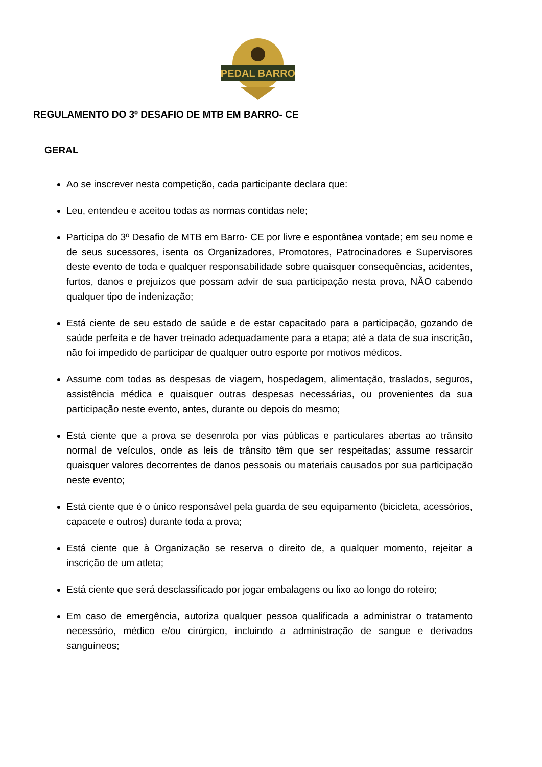PEDAL BARRO
REGULAMENTO DO 3º DESAFIO DE MTB EM BARRO- CE
GERAL
Ao se inscrever nesta competição, cada participante declara que:
Leu, entendeu e aceitou todas as normas contidas nele;
Participa do 3º Desafio de MTB em Barro- CE por livre e espontânea vontade; em seu nome e de seus sucessores, isenta os Organizadores, Promotores, Patrocinadores e Supervisores deste evento de toda e qualquer responsabilidade sobre quaisquer consequências, acidentes, furtos, danos e prejuízos que possam advir de sua participação nesta prova, NÃO cabendo qualquer tipo de indenização;
Está ciente de seu estado de saúde e de estar capacitado para a participação, gozando de saúde perfeita e de haver treinado adequadamente para a etapa; até a data de sua inscrição, não foi impedido de participar de qualquer outro esporte por motivos médicos.
Assume com todas as despesas de viagem, hospedagem, alimentação, traslados, seguros, assistência médica e quaisquer outras despesas necessárias, ou provenientes da sua participação neste evento, antes, durante ou depois do mesmo;
Está ciente que a prova se desenrola por vias públicas e particulares abertas ao trânsito normal de veículos, onde as leis de trânsito têm que ser respeitadas; assume ressarcir quaisquer valores decorrentes de danos pessoais ou materiais causados por sua participação neste evento;
Está ciente que é o único responsável pela guarda de seu equipamento (bicicleta, acessórios, capacete e outros) durante toda a prova;
Está ciente que à Organização se reserva o direito de, a qualquer momento, rejeitar a inscrição de um atleta;
Está ciente que será desclassificado por jogar embalagens ou lixo ao longo do roteiro;
Em caso de emergência, autoriza qualquer pessoa qualificada a administrar o tratamento necessário, médico e/ou cirúrgico, incluindo a administração de sangue e derivados sanguíneos;